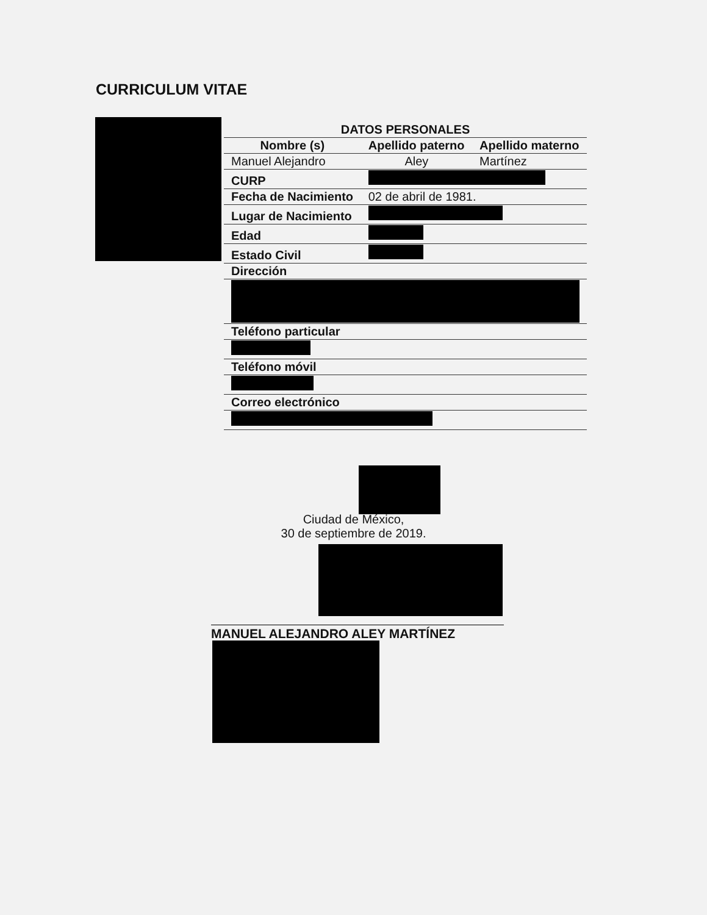CURRICULUM VITAE
| DATOS PERSONALES | | |
| --- | --- | --- |
| Nombre (s) | Apellido paterno | Apellido materno |
| Manuel Alejandro | Aley | Martínez |
| CURP | | |
| Fecha de Nacimiento | 02 de abril de 1981. | |
| Lugar de Nacimiento | | |
| Edad | | |
| Estado Civil | | |
| Dirección | | |
| Teléfono particular | | |
| Teléfono móvil | | |
| Correo electrónico | | |
Ciudad de México,
30 de septiembre de 2019.
MANUEL ALEJANDRO ALEY MARTÍNEZ